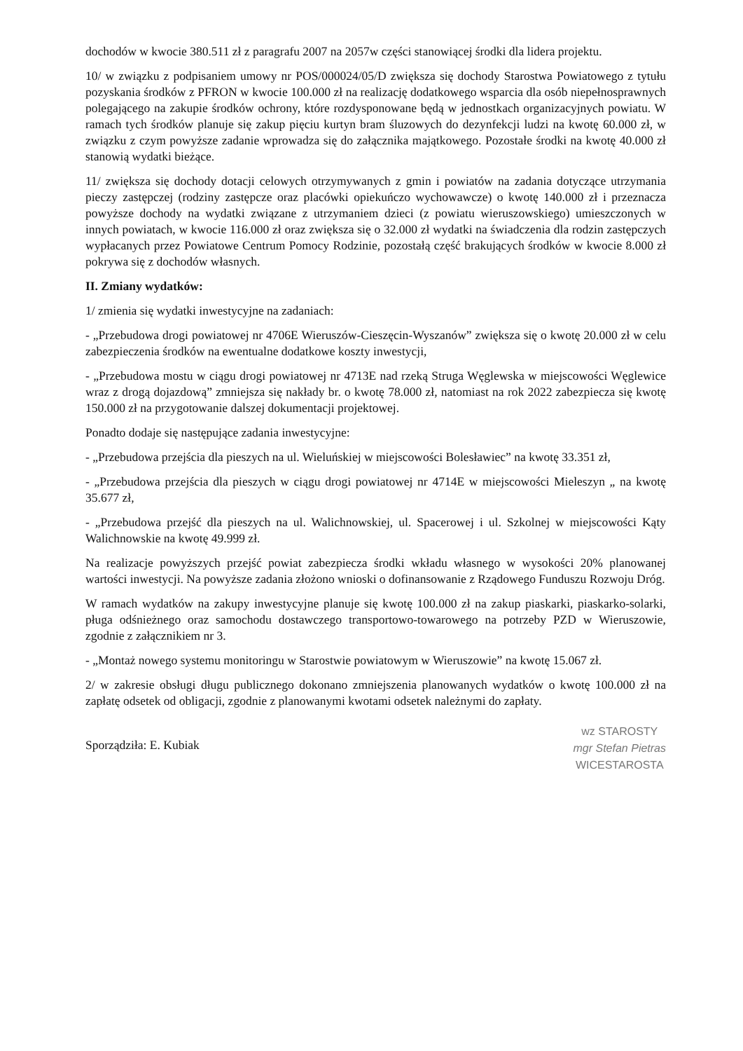dochodów w kwocie 380.511 zł z paragrafu 2007 na 2057w części stanowiącej środki dla lidera projektu.
10/ w związku z podpisaniem umowy nr POS/000024/05/D zwiększa się dochody Starostwa Powiatowego z tytułu pozyskania środków z PFRON w kwocie 100.000 zł na realizację dodatkowego wsparcia dla osób niepełnosprawnych polegającego na zakupie środków ochrony, które rozdysponowane będą w jednostkach organizacyjnych powiatu. W ramach tych środków planuje się zakup pięciu kurtyn bram śluzowych do dezynfekcji ludzi na kwotę 60.000 zł, w związku z czym powyższe zadanie wprowadza się do załącznika majątkowego. Pozostałe środki na kwotę 40.000 zł stanowią wydatki bieżące.
11/ zwiększa się dochody dotacji celowych otrzymywanych z gmin i powiatów na zadania dotyczące utrzymania pieczy zastępczej (rodziny zastępcze oraz placówki opiekuńczo wychowawcze) o kwotę 140.000 zł i przeznacza powyższe dochody na wydatki związane z utrzymaniem dzieci (z powiatu wieruszowskiego) umieszczonych w innych powiatach, w kwocie 116.000 zł oraz zwiększa się o 32.000 zł wydatki na świadczenia dla rodzin zastępczych wypłacanych przez Powiatowe Centrum Pomocy Rodzinie, pozostałą część brakujących środków w kwocie 8.000 zł pokrywa się z dochodów własnych.
II. Zmiany wydatków:
1/ zmienia się wydatki inwestycyjne na zadaniach:
- „Przebudowa drogi powiatowej nr 4706E Wieruszów-Cieszęcin-Wyszanów” zwiększa się o kwotę 20.000 zł w celu zabezpieczenia środków na ewentualne dodatkowe koszty inwestycji,
- „Przebudowa mostu w ciągu drogi powiatowej nr 4713E nad rzeką Struga Węglewska w miejscowości Węglewice wraz z drogą dojazdową” zmniejsza się nakłady br. o kwotę 78.000 zł, natomiast na rok 2022 zabezpiecza się kwotę 150.000 zł na przygotowanie dalszej dokumentacji projektowej.
Ponadto dodaje się następujące zadania inwestycyjne:
- „Przebudowa przejścia dla pieszych na ul. Wieluńskiej w miejscowości Bolesławiec” na kwotę 33.351 zł,
- „Przebudowa przejścia dla pieszych w ciągu drogi powiatowej nr 4714E w miejscowości Mieleszyn „ na kwotę 35.677 zł,
- „Przebudowa przejść dla pieszych na ul. Walichnowskiej, ul. Spacerowej i ul. Szkolnej w miejscowości Kąty Walichnowskie na kwotę 49.999 zł.
Na realizacje powyższych przejść powiat zabezpiecza środki wkładu własnego w wysokości 20% planowanej wartości inwestycji. Na powyższe zadania złożono wnioski o dofinansowanie z Rządowego Funduszu Rozwoju Dróg.
W ramach wydatków na zakupy inwestycyjne planuje się kwotę 100.000 zł na zakup piaskarki, piaskarko-solarki, pługa odśnieżnego oraz samochodu dostawczego transportowo-towarowego na potrzeby PZD w Wieruszowie, zgodnie z załącznikiem nr 3.
- „Montaż nowego systemu monitoringu w Starostwie powiatowym w Wieruszowie” na kwotę 15.067 zł.
2/ w zakresie obsługi długu publicznego dokonano zmniejszenia planowanych wydatków o kwotę 100.000 zł na zapłatę odsetek od obligacji, zgodnie z planowanymi kwotami odsetek należnymi do zapłaty.
Sporządziła: E. Kubiak
wz STAROSTY
mgr Stefan Pietras
WICESTAROSTA